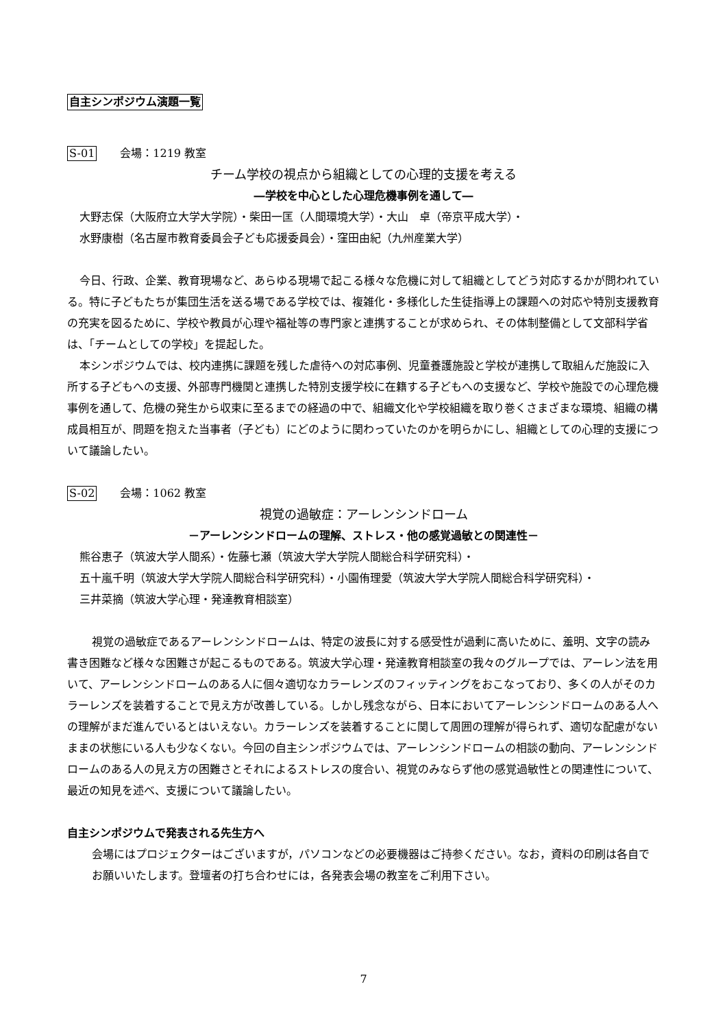自主シンポジウム演題一覧
S-01 会場：1219 教室
チーム学校の視点から組織としての心理的支援を考える
―学校を中心とした心理危機事例を通して―
大野志保（大阪府立大学大学院）・柴田一匡（人間環境大学）・大山　卓（帝京平成大学）・
水野康樹（名古屋市教育委員会子ども応援委員会）・窪田由紀（九州産業大学）
今日、行政、企業、教育現場など、あらゆる現場で起こる様々な危機に対して組織としてどう対応するかが問われている。特に子どもたちが集団生活を送る場である学校では、複雑化・多様化した生徒指導上の課題への対応や特別支援教育の充実を図るために、学校や教員が心理や福祉等の専門家と連携することが求められ、その体制整備として文部科学省は、「チームとしての学校」を提起した。
本シンポジウムでは、校内連携に課題を残した虐待への対応事例、児童養護施設と学校が連携して取組んだ施設に入所する子どもへの支援、外部専門機関と連携した特別支援学校に在籍する子どもへの支援など、学校や施設での心理危機事例を通して、危機の発生から収束に至るまでの経過の中で、組織文化や学校組織を取り巻くさまざまな環境、組織の構成員相互が、問題を抱えた当事者（子ども）にどのように関わっていたのかを明らかにし、組織としての心理的支援について議論したい。
S-02 会場：1062 教室
視覚の過敏症：アーレンシンドローム
－アーレンシンドロームの理解、ストレス・他の感覚過敏との関連性－
熊谷恵子（筑波大学人間系）・佐藤七瀬（筑波大学大学院人間総合科学研究科）・
五十嵐千明（筑波大学大学院人間総合科学研究科）・小園侑理愛（筑波大学大学院人間総合科学研究科）・
三井菜摘（筑波大学心理・発達教育相談室）
視覚の過敏症であるアーレンシンドロームは、特定の波長に対する感受性が過剰に高いために、羞明、文字の読み書き困難など様々な困難さが起こるものである。筑波大学心理・発達教育相談室の我々のグループでは、アーレン法を用いて、アーレンシンドロームのある人に個々適切なカラーレンズのフィッティングをおこなっており、多くの人がそのカラーレンズを装着することで見え方が改善している。しかし残念ながら、日本においてアーレンシンドロームのある人への理解がまだ進んでいるとはいえない。カラーレンズを装着することに関して周囲の理解が得られず、適切な配慮がないままの状態にいる人も少なくない。今回の自主シンポジウムでは、アーレンシンドロームの相談の動向、アーレンシンドロームのある人の見え方の困難さとそれによるストレスの度合い、視覚のみならず他の感覚過敏性との関連性について、最近の知見を述べ、支援について議論したい。
自主シンポジウムで発表される先生方へ
会場にはプロジェクターはございますが，パソコンなどの必要機器はご持参ください。なお，資料の印刷は各自でお願いいたします。登壇者の打ち合わせには，各発表会場の教室をご利用下さい。
7